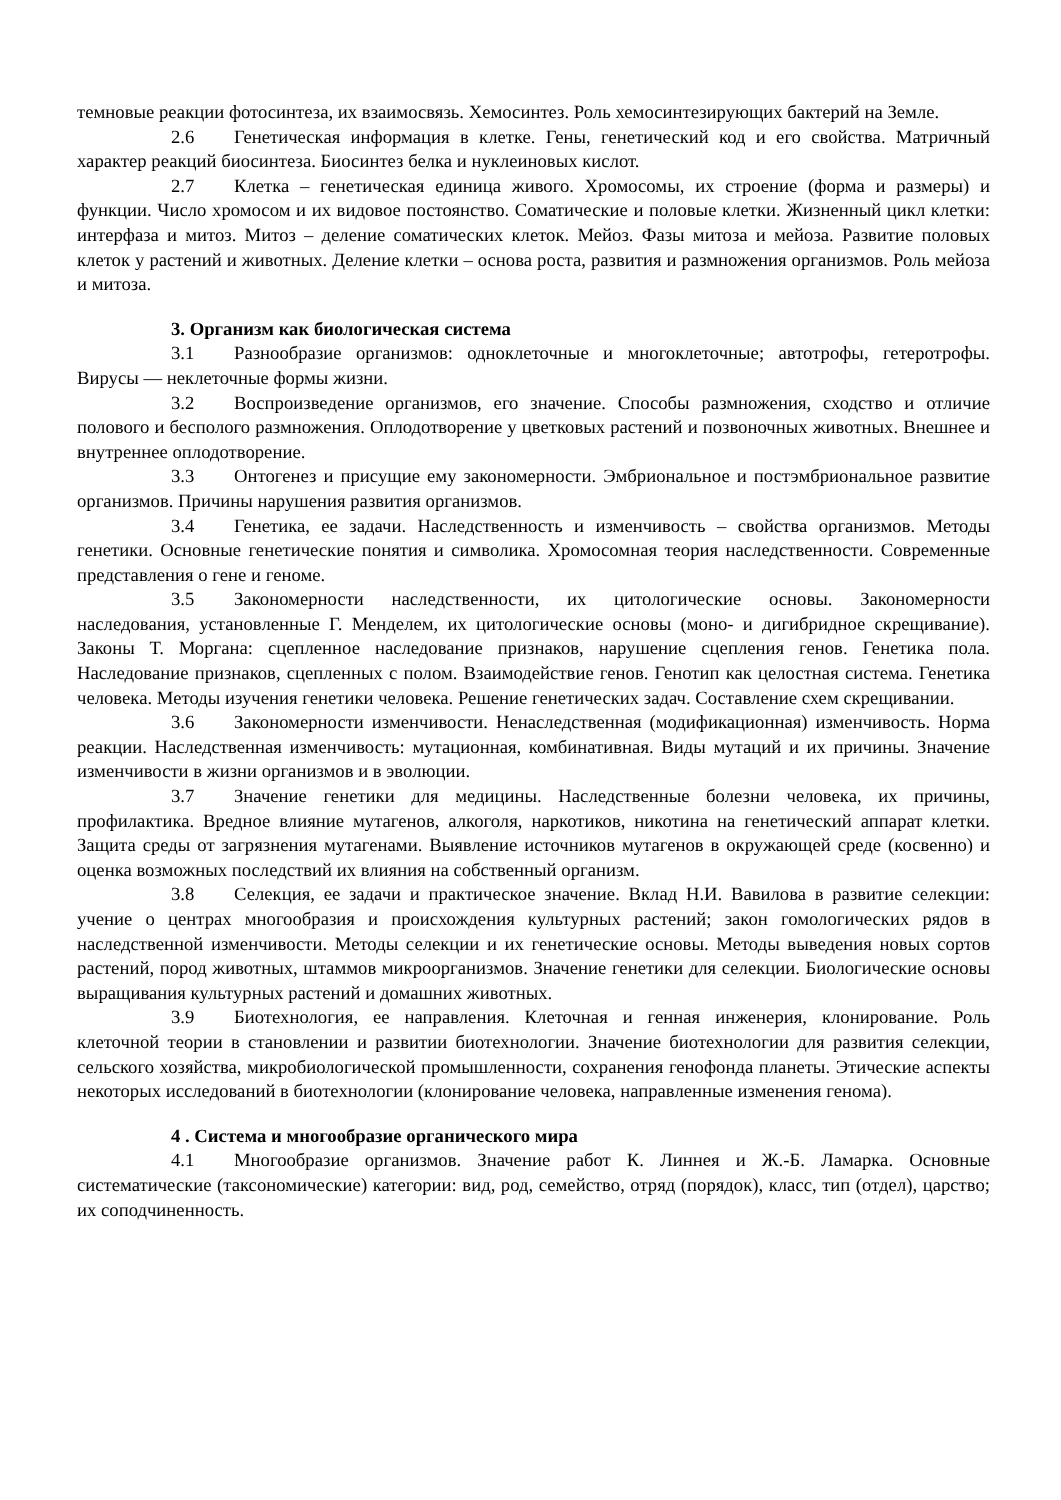темновые реакции фотосинтеза, их взаимосвязь. Хемосинтез. Роль хемосинтезирующих бактерий на Земле.
2.6 Генетическая информация в клетке. Гены, генетический код и его свойства. Матричный характер реакций биосинтеза. Биосинтез белка и нуклеиновых кислот.
2.7 Клетка – генетическая единица живого. Хромосомы, их строение (форма и размеры) и функции. Число хромосом и их видовое постоянство. Соматические и половые клетки. Жизненный цикл клетки: интерфаза и митоз. Митоз – деление соматических клеток. Мейоз. Фазы митоза и мейоза. Развитие половых клеток у растений и животных. Деление клетки – основа роста, развития и размножения организмов. Роль мейоза и митоза.
3. Организм как биологическая система
3.1 Разнообразие организмов: одноклеточные и многоклеточные; автотрофы, гетеротрофы. Вирусы — неклеточные формы жизни.
3.2 Воспроизведение организмов, его значение. Способы размножения, сходство и отличие полового и бесполого размножения. Оплодотворение у цветковых растений и позвоночных животных. Внешнее и внутреннее оплодотворение.
3.3 Онтогенез и присущие ему закономерности. Эмбриональное и постэмбриональное развитие организмов. Причины нарушения развития организмов.
3.4 Генетика, ее задачи. Наследственность и изменчивость – свойства организмов. Методы генетики. Основные генетические понятия и символика. Хромосомная теория наследственности. Современные представления о гене и геноме.
3.5 Закономерности наследственности, их цитологические основы. Закономерности наследования, установленные Г. Менделем, их цитологические основы (моно- и дигибридное скрещивание). Законы Т. Моргана: сцепленное наследование признаков, нарушение сцепления генов. Генетика пола. Наследование признаков, сцепленных с полом. Взаимодействие генов. Генотип как целостная система. Генетика человека. Методы изучения генетики человека. Решение генетических задач. Составление схем скрещивании.
3.6 Закономерности изменчивости. Ненаследственная (модификационная) изменчивость. Норма реакции. Наследственная изменчивость: мутационная, комбинативная. Виды мутаций и их причины. Значение изменчивости в жизни организмов и в эволюции.
3.7 Значение генетики для медицины. Наследственные болезни человека, их причины, профилактика. Вредное влияние мутагенов, алкоголя, наркотиков, никотина на генетический аппарат клетки. Защита среды от загрязнения мутагенами. Выявление источников мутагенов в окружающей среде (косвенно) и оценка возможных последствий их влияния на собственный организм.
3.8 Селекция, ее задачи и практическое значение. Вклад Н.И. Вавилова в развитие селекции: учение о центрах многообразия и происхождения культурных растений; закон гомологических рядов в наследственной изменчивости. Методы селекции и их генетические основы. Методы выведения новых сортов растений, пород животных, штаммов микроорганизмов. Значение генетики для селекции. Биологические основы выращивания культурных растений и домашних животных.
3.9 Биотехнология, ее направления. Клеточная и генная инженерия, клонирование. Роль клеточной теории в становлении и развитии биотехнологии. Значение биотехнологии для развития селекции, сельского хозяйства, микробиологической промышленности, сохранения генофонда планеты. Этические аспекты некоторых исследований в биотехнологии (клонирование человека, направленные изменения генома).
4 . Система и многообразие органического мира
4.1 Многообразие организмов. Значение работ К. Линнея и Ж.-Б. Ламарка. Основные систематические (таксономические) категории: вид, род, семейство, отряд (порядок), класс, тип (отдел), царство; их соподчиненность.